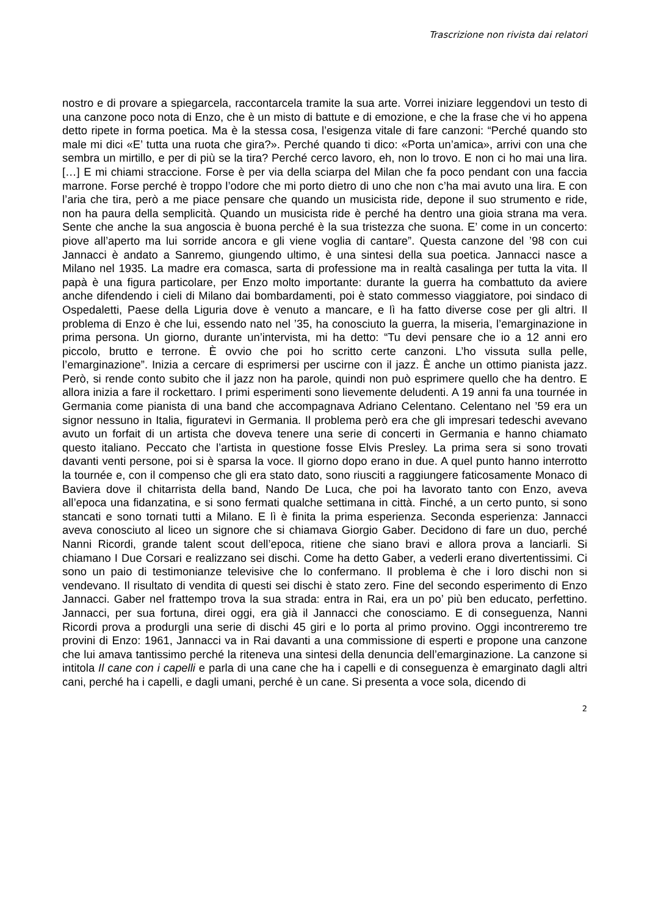Trascrizione non rivista dai relatori
nostro e di provare a spiegarcela, raccontarcela tramite la sua arte. Vorrei iniziare leggendovi un testo di una canzone poco nota di Enzo, che è un misto di battute e di emozione, e che la frase che vi ho appena detto ripete in forma poetica. Ma è la stessa cosa, l’esigenza vitale di fare canzoni: “Perché quando sto male mi dici «E’ tutta una ruota che gira?». Perché quando ti dico: «Porta un’amica», arrivi con una che sembra un mirtillo, e per di più se la tira? Perché cerco lavoro, eh, non lo trovo. E non ci ho mai una lira. […] E mi chiami straccione. Forse è per via della sciarpa del Milan che fa poco pendant con una faccia marrone. Forse perché è troppo l’odore che mi porto dietro di uno che non c’ha mai avuto una lira. E con l’aria che tira, però a me piace pensare che quando un musicista ride, depone il suo strumento e ride, non ha paura della semplicità. Quando un musicista ride è perché ha dentro una gioia strana ma vera. Sente che anche la sua angoscia è buona perché è la sua tristezza che suona. E’ come in un concerto: piove all’aperto ma lui sorride ancora e gli viene voglia di cantare”. Questa canzone del ’98 con cui Jannacci è andato a Sanremo, giungendo ultimo, è una sintesi della sua poetica. Jannacci nasce a Milano nel 1935. La madre era comasca, sarta di professione ma in realtà casalinga per tutta la vita. Il papà è una figura particolare, per Enzo molto importante: durante la guerra ha combattuto da aviere anche difendendo i cieli di Milano dai bombardamenti, poi è stato commesso viaggiatore, poi sindaco di Ospedaletti, Paese della Liguria dove è venuto a mancare, e lì ha fatto diverse cose per gli altri. Il problema di Enzo è che lui, essendo nato nel ’35, ha conosciuto la guerra, la miseria, l’emarginazione in prima persona. Un giorno, durante un’intervista, mi ha detto: “Tu devi pensare che io a 12 anni ero piccolo, brutto e terrone. È ovvio che poi ho scritto certe canzoni. L’ho vissuta sulla pelle, l’emarginazione”. Inizia a cercare di esprimersi per uscirne con il jazz. È anche un ottimo pianista jazz. Però, si rende conto subito che il jazz non ha parole, quindi non può esprimere quello che ha dentro. E allora inizia a fare il rockettaro. I primi esperimenti sono lievemente deludenti. A 19 anni fa una tournée in Germania come pianista di una band che accompagnava Adriano Celentano. Celentano nel ’59 era un signor nessuno in Italia, figuratevi in Germania. Il problema però era che gli impresari tedeschi avevano avuto un forfait di un artista che doveva tenere una serie di concerti in Germania e hanno chiamato questo italiano. Peccato che l’artista in questione fosse Elvis Presley. La prima sera si sono trovati davanti venti persone, poi si è sparsa la voce. Il giorno dopo erano in due. A quel punto hanno interrotto la tournée e, con il compenso che gli era stato dato, sono riusciti a raggiungere faticosamente Monaco di Baviera dove il chitarrista della band, Nando De Luca, che poi ha lavorato tanto con Enzo, aveva all’epoca una fidanzatina, e si sono fermati qualche settimana in città. Finché, a un certo punto, si sono stancati e sono tornati tutti a Milano. E lì è finita la prima esperienza. Seconda esperienza: Jannacci aveva conosciuto al liceo un signore che si chiamava Giorgio Gaber. Decidono di fare un duo, perché Nanni Ricordi, grande talent scout dell’epoca, ritiene che siano bravi e allora prova a lanciarli. Si chiamano I Due Corsari e realizzano sei dischi. Come ha detto Gaber, a vederli erano divertentissimi. Ci sono un paio di testimonianze televisive che lo confermano. Il problema è che i loro dischi non si vendevano. Il risultato di vendita di questi sei dischi è stato zero. Fine del secondo esperimento di Enzo Jannacci. Gaber nel frattempo trova la sua strada: entra in Rai, era un po’ più ben educato, perfettino. Jannacci, per sua fortuna, direi oggi, era già il Jannacci che conosciamo. E di conseguenza, Nanni Ricordi prova a produrgli una serie di dischi 45 giri e lo porta al primo provino. Oggi incontreremo tre provini di Enzo: 1961, Jannacci va in Rai davanti a una commissione di esperti e propone una canzone che lui amava tantissimo perché la riteneva una sintesi della denuncia dell’emarginazione. La canzone si intitola Il cane con i capelli e parla di una cane che ha i capelli e di conseguenza è emarginato dagli altri cani, perché ha i capelli, e dagli umani, perché è un cane. Si presenta a voce sola, dicendo di
2